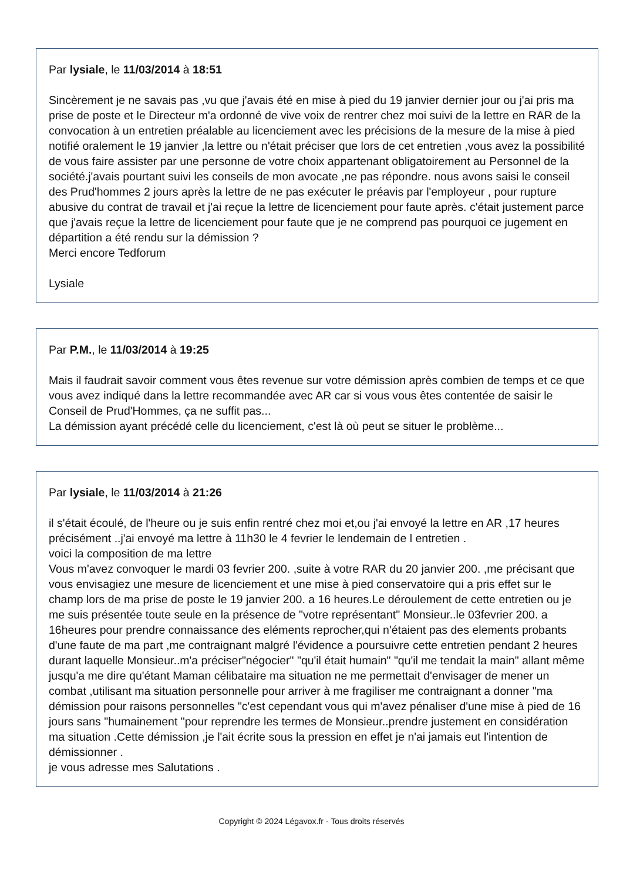Par lysiale, le 11/03/2014 à 18:51
Sincèrement je ne savais pas ,vu que j'avais été en mise à pied du 19 janvier dernier jour ou j'ai pris ma prise de poste et le Directeur m'a ordonné de vive voix de rentrer chez moi suivi de la lettre en RAR de la convocation à un entretien préalable au licenciement avec les précisions de la mesure de la mise à pied notifié oralement le 19 janvier ,la lettre ou n'était préciser que lors de cet entretien ,vous avez la possibilité de vous faire assister par une personne de votre choix appartenant obligatoirement au Personnel de la société.j'avais pourtant suivi les conseils de mon avocate ,ne pas répondre. nous avons saisi le conseil des Prud'hommes 2 jours après la lettre de ne pas exécuter le préavis par l'employeur , pour rupture abusive du contrat de travail et j'ai reçue la lettre de licenciement pour faute après. c'était justement parce que j'avais reçue la lettre de licenciement pour faute que je ne comprend pas pourquoi ce jugement en départition a été rendu sur la démission ?
Merci encore Tedforum
Lysiale
Par P.M., le 11/03/2014 à 19:25
Mais il faudrait savoir comment vous êtes revenue sur votre démission après combien de temps et ce que vous avez indiqué dans la lettre recommandée avec AR car si vous vous êtes contentée de saisir le Conseil de Prud'Hommes, ça ne suffit pas...
La démission ayant précédé celle du licenciement, c'est là où peut se situer le problème...
Par lysiale, le 11/03/2014 à 21:26
il s'était écoulé, de l'heure ou je suis enfin rentré chez moi et,ou j'ai envoyé la lettre en AR ,17 heures précisément ..j'ai envoyé ma lettre à 11h30 le 4 fevrier le lendemain de l entretien .
voici la composition de ma lettre
Vous m'avez convoquer le mardi 03 fevrier 200. ,suite à votre RAR du 20 janvier 200. ,me précisant que vous envisagiez une mesure de licenciement et une mise à pied conservatoire qui a pris effet sur le champ lors de ma prise de poste le 19 janvier 200. a 16 heures.Le déroulement de cette entretien ou je me suis présentée toute seule en la présence de "votre représentant" Monsieur..le 03fevrier 200. a 16heures pour prendre connaissance des eléments reprocher,qui n'étaient pas des elements probants d'une faute de ma part ,me contraignant malgré l'évidence a poursuivre cette entretien pendant 2 heures durant laquelle Monsieur..m'a préciser"négocier" "qu'il était humain" "qu'il me tendait la main" allant même jusqu'a me dire qu'étant Maman célibataire ma situation ne me permettait d'envisager de mener un combat ,utilisant ma situation personnelle pour arriver à me fragiliser me contraignant a donner "ma démission pour raisons personnelles "c'est cependant vous qui m'avez pénaliser d'une mise à pied de 16 jours sans "humainement "pour reprendre les termes de Monsieur..prendre justement en considération ma situation .Cette démission ,je l'ait écrite sous la pression en effet je n'ai jamais eut l'intention de démissionner .
je vous adresse mes Salutations .
Copyright © 2024 Légavox.fr - Tous droits réservés